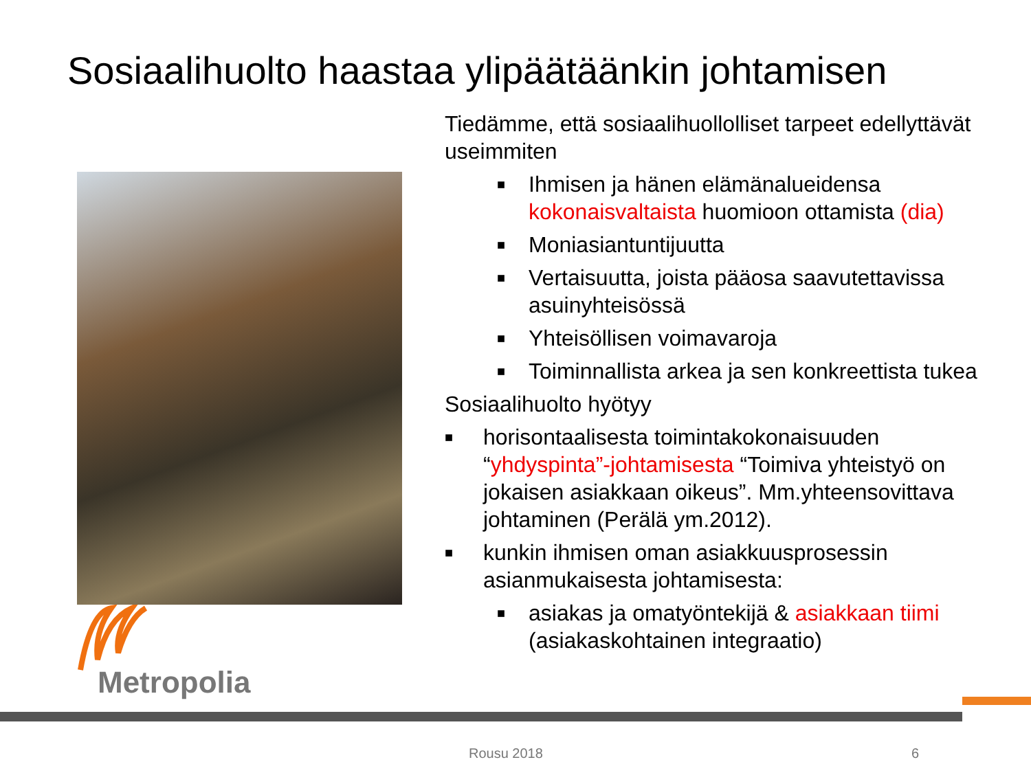Sosiaalihuolto haastaa ylipäätäänkin johtamisen
Tiedämme, että sosiaalihuollolliset tarpeet edellyttävät useimmiten
■ Ihmisen ja hänen elämänalueidensa kokonaisvaltaista huomioon ottamista (dia)
■ Moniasiantuntijuutta
■ Vertaisuutta, joista pääosa saavutettavissa asuinyhteisössä
■ Yhteisöllisen voimavaroja
■ Toiminnallista arkea ja sen konkreettista tukea
Sosiaalihuolto hyötyy
■ horisontaalisesta toimintakokonaisuuden “yhdyspinta”-johtamisesta “Toimiva yhteistyö on jokaisen asiakkaan oikeus”. Mm.yhteensovittava johtaminen (Perälä ym.2012).
■ kunkin ihmisen oman asiakkuusprosessin asianmukaisesta johtamisesta:
■ asiakas ja omatyöntekijä & asiakkaan tiimi (asiakaskohtainen integraatio)
Metropolia
Rousu 2018 6